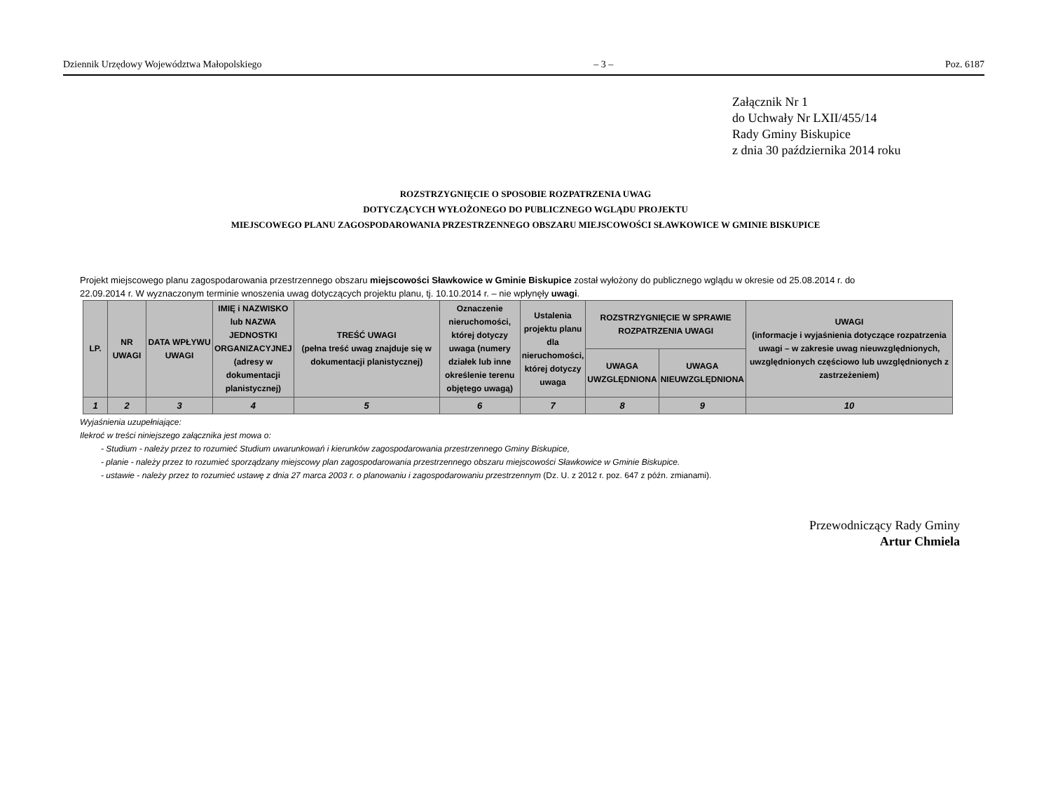Dziennik Urzędowy Województwa Małopolskiego – 3 – Poz. 6187
Załącznik Nr 1
do Uchwały Nr LXII/455/14
Rady Gminy Biskupice
z dnia 30 października 2014 roku
ROZSTRZYGNIĘCIE O SPOSOBIE ROZPATRZENIA UWAG
DOTYCZĄCYCH WYŁOŻONEGO DO PUBLICZNEGO WGLĄDU PROJEKTU
MIEJSCOWEGO PLANU ZAGOSPODAROWANIA PRZESTRZENNEGO OBSZARU MIEJSCOWOŚCI SŁAWKOWICE W GMINIE BISKUPICE
Projekt miejscowego planu zagospodarowania przestrzennego obszaru miejscowości Sławkowice w Gminie Biskupice został wyłożony do publicznego wglądu w okresie od 25.08.2014 r. do 22.09.2014 r. W wyznaczonym terminie wnoszenia uwag dotyczących projektu planu, tj. 10.10.2014 r. – nie wpłynęły uwagi.
| LP. | NR UWAGI | DATA WPŁYWU UWAGI | IMIĘ i NAZWISKO lub NAZWA JEDNOSTKI ORGANIZACYJNEJ (adresy w dokumentacji planistycznej) | TREŚĆ UWAGI (pełna treść uwag znajduje się w dokumentacji planistycznej) | Oznaczenie nieruchomości, której dotyczy uwaga (numery działek lub inne określenie terenu objętego uwagą) | Ustalenia projektu planu dla nieruchomości, której dotyczy uwaga | ROZSTRZYGNIĘCIE W SPRAWIE ROZPATRZENIA UWAGI | | UWAGI (informacje i wyjaśnienia dotyczące rozpatrzenia uwagi – w zakresie uwag nieuwzględnionych, uwzględnionych częściowo lub uwzględnionych z zastrzeżeniem) |
| --- | --- | --- | --- | --- | --- | --- | --- | --- | --- |
| | | | | | | | UWAGA UWZGLĘDNIONA | UWAGA NIEUWZGLĘDNIONA | |
| 1 | 2 | 3 | 4 | 5 | 6 | 7 | 8 | 9 | 10 |
Wyjaśnienia uzupełniające:
Ilekroć w treści niniejszego załącznika jest mowa o:
- Studium - należy przez to rozumieć Studium uwarunkowań i kierunków zagospodarowania przestrzennego Gminy Biskupice,
- planie - należy przez to rozumieć sporządzany miejscowy plan zagospodarowania przestrzennego obszaru miejscowości Sławkowice w Gminie Biskupice.
- ustawie - należy przez to rozumieć ustawę z dnia 27 marca 2003 r. o planowaniu i zagospodarowaniu przestrzennym (Dz. U. z 2012 r. poz. 647 z późn. zmianami).
Przewodniczący Rady Gminy
Artur Chmiela